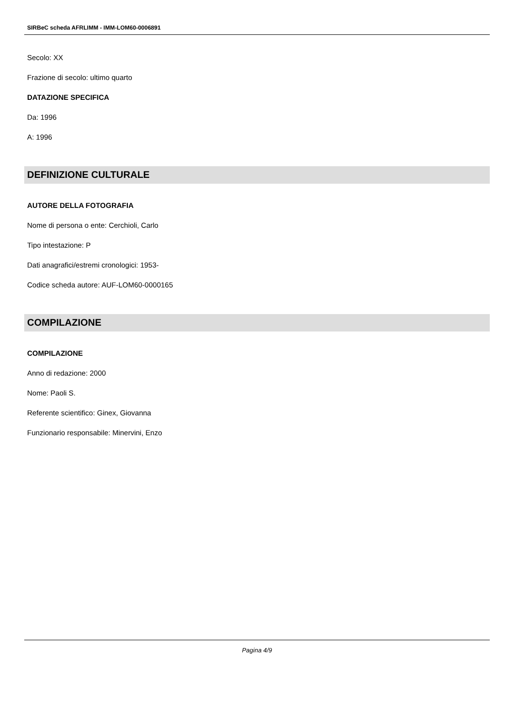SIRBeC scheda AFRLIMM - IMM-LOM60-0006891
Secolo: XX
Frazione di secolo: ultimo quarto
DATAZIONE SPECIFICA
Da: 1996
A: 1996
DEFINIZIONE CULTURALE
AUTORE DELLA FOTOGRAFIA
Nome di persona o ente: Cerchioli, Carlo
Tipo intestazione: P
Dati anagrafici/estremi cronologici: 1953-
Codice scheda autore: AUF-LOM60-0000165
COMPILAZIONE
COMPILAZIONE
Anno di redazione: 2000
Nome: Paoli S.
Referente scientifico: Ginex, Giovanna
Funzionario responsabile: Minervini, Enzo
Pagina 4/9